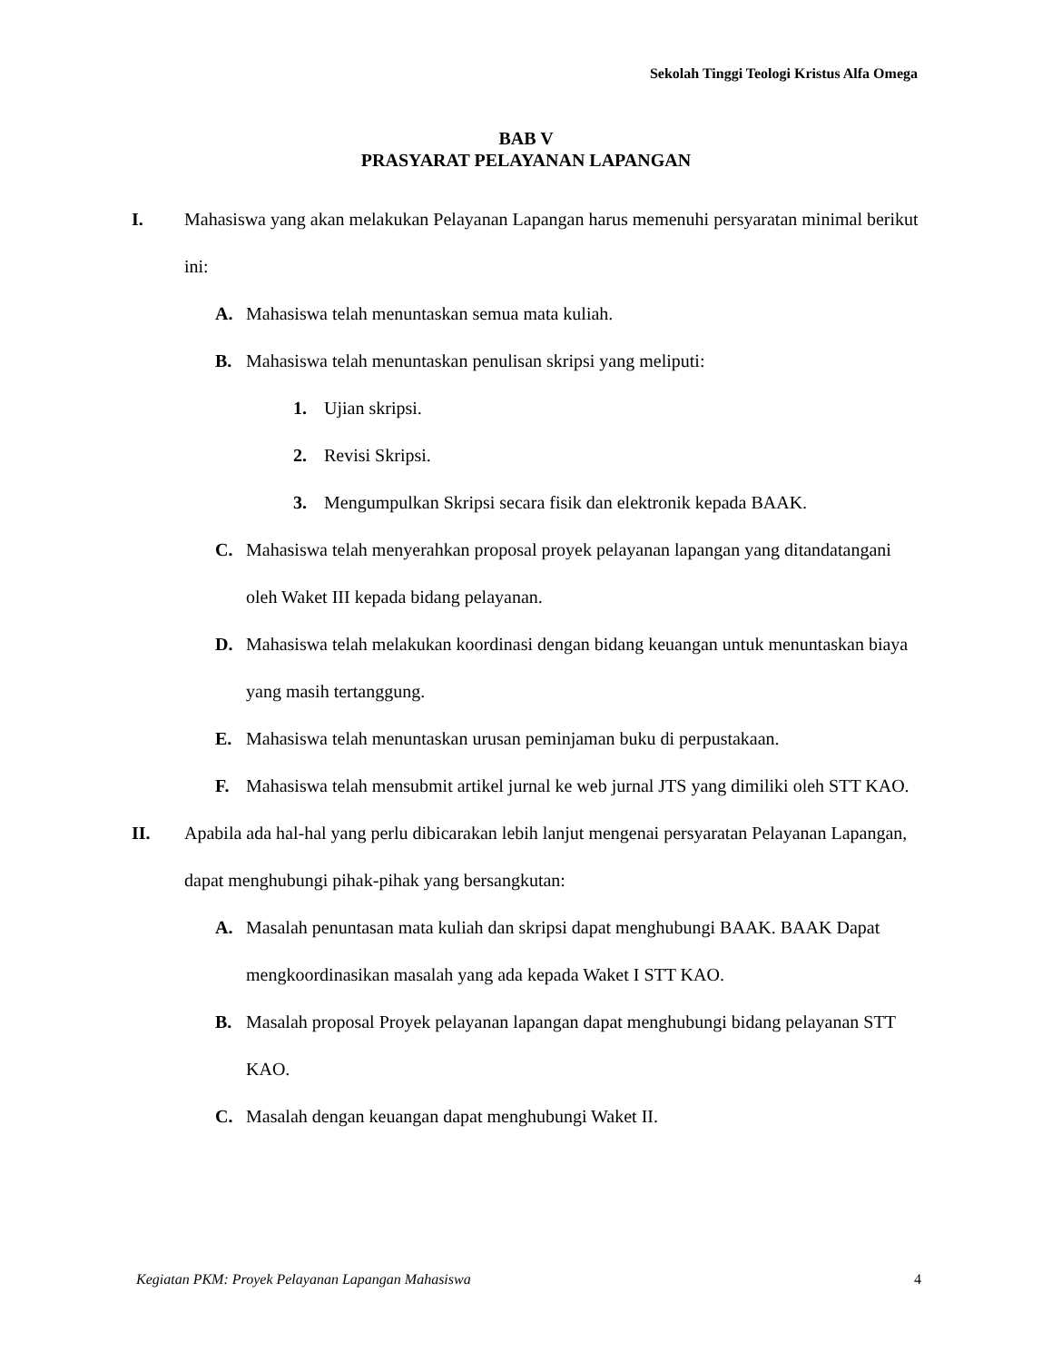Sekolah Tinggi Teologi Kristus Alfa Omega
BAB V
PRASYARAT PELAYANAN LAPANGAN
I. Mahasiswa yang akan melakukan Pelayanan Lapangan harus memenuhi persyaratan minimal berikut ini:
A. Mahasiswa telah menuntaskan semua mata kuliah.
B. Mahasiswa telah menuntaskan penulisan skripsi yang meliputi:
1. Ujian skripsi.
2. Revisi Skripsi.
3. Mengumpulkan Skripsi secara fisik dan elektronik kepada BAAK.
C. Mahasiswa telah menyerahkan proposal proyek pelayanan lapangan yang ditandatangani oleh Waket III kepada bidang pelayanan.
D. Mahasiswa telah melakukan koordinasi dengan bidang keuangan untuk menuntaskan biaya yang masih tertanggung.
E. Mahasiswa telah menuntaskan urusan peminjaman buku di perpustakaan.
F. Mahasiswa telah mensubmit artikel jurnal ke web jurnal JTS yang dimiliki oleh STT KAO.
II. Apabila ada hal-hal yang perlu dibicarakan lebih lanjut mengenai persyaratan Pelayanan Lapangan, dapat menghubungi pihak-pihak yang bersangkutan:
A. Masalah penuntasan mata kuliah dan skripsi dapat menghubungi BAAK. BAAK Dapat mengkoordinasikan masalah yang ada kepada Waket I STT KAO.
B. Masalah proposal Proyek pelayanan lapangan dapat menghubungi bidang pelayanan STT KAO.
C. Masalah dengan keuangan dapat menghubungi Waket II.
Kegiatan PKM: Proyek Pelayanan Lapangan Mahasiswa 4